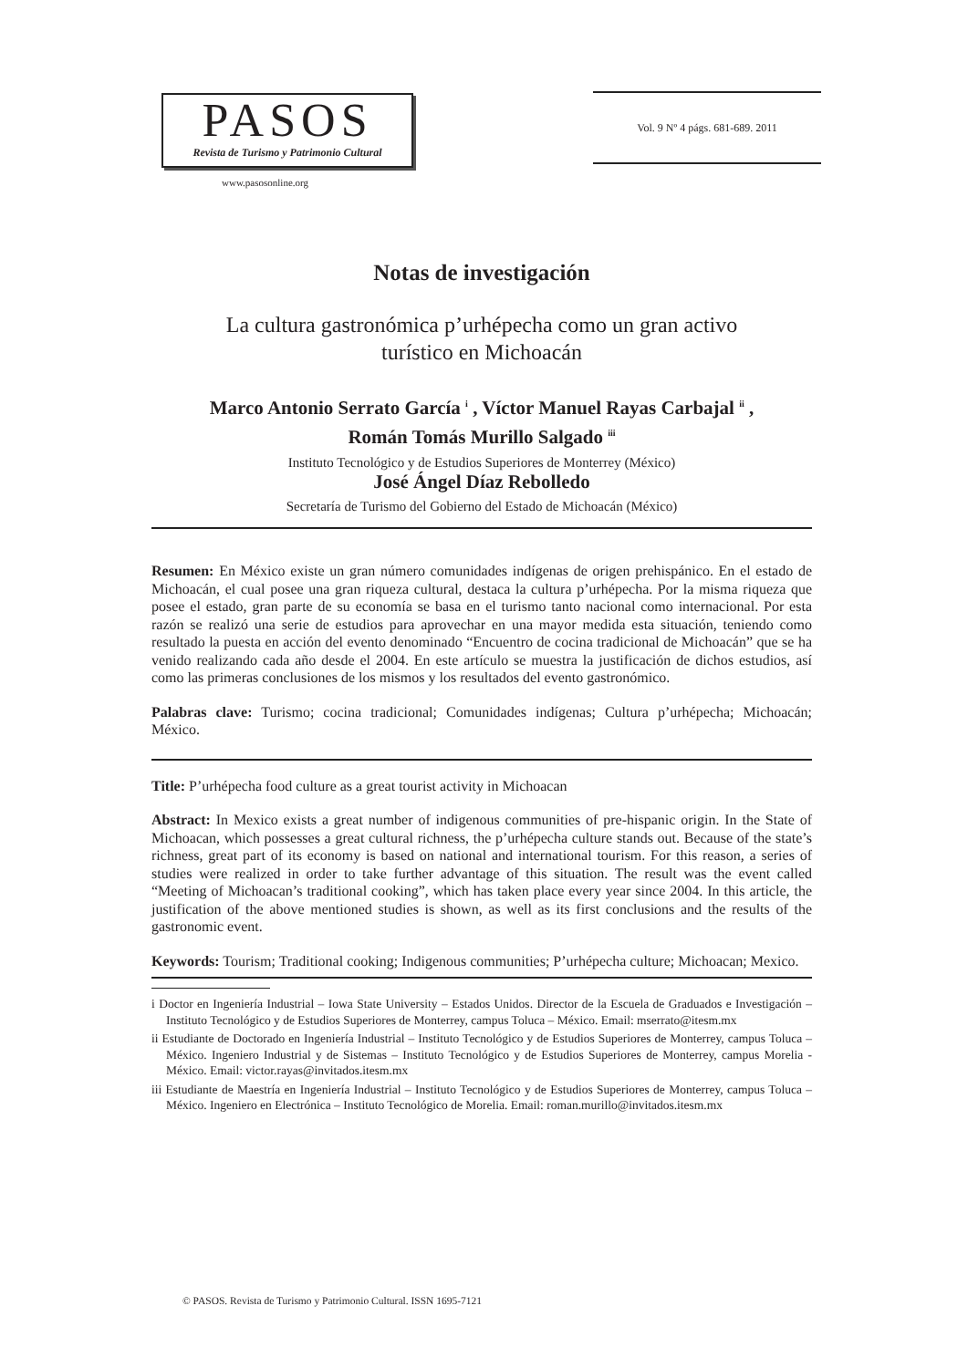PASOS
Revista de Turismo y Patrimonio Cultural
www.pasosonline.org
Vol. 9 Nº 4 págs. 681-689. 2011
Notas de investigación
La cultura gastronómica p’urhépecha como un gran activo
turístico en Michoacán
Marco Antonio Serrato García <sup>i</sup> , Víctor Manuel Rayas Carbajal <sup>ii</sup> ,
Román Tomás Murillo Salgado <sup>iii</sup>
Instituto Tecnológico y de Estudios Superiores de Monterrey (México)
José Ángel Díaz Rebolledo
Secretaría de Turismo del Gobierno del Estado de Michoacán (México)
Resumen: En México existe un gran número comunidades indígenas de origen prehispánico. En el estado de Michoacán, el cual posee una gran riqueza cultural, destaca la cultura p’urhépecha. Por la misma riqueza que posee el estado, gran parte de su economía se basa en el turismo tanto nacional como internacional. Por esta razón se realizó una serie de estudios para aprovechar en una mayor medida esta situación, teniendo como resultado la puesta en acción del evento denominado “Encuentro de cocina tradicional de Michoacán” que se ha venido realizando cada año desde el 2004. En este artículo se muestra la justificación de dichos estudios, así como las primeras conclusiones de los mismos y los resultados del evento gastronómico.
Palabras clave: Turismo; cocina tradicional; Comunidades indígenas; Cultura p’urhépecha; Michoacán; México.
Title: P’urhépecha food culture as a great tourist activity in Michoacan
Abstract: In Mexico exists a great number of indigenous communities of pre-hispanic origin. In the State of Michoacan, which possesses a great cultural richness, the p’urhépecha culture stands out. Because of the state’s richness, great part of its economy is based on national and international tourism. For this reason, a series of studies were realized in order to take further advantage of this situation. The result was the event called “Meeting of Michoacan’s traditional cooking”, which has taken place every year since 2004. In this article, the justification of the above mentioned studies is shown, as well as its first conclusions and the results of the gastronomic event.
Keywords: Tourism; Traditional cooking; Indigenous communities; P’urhépecha culture; Michoacan; Mexico.
i Doctor en Ingeniería Industrial – Iowa State University – Estados Unidos. Director de la Escuela de Graduados e Investigación – Instituto Tecnológico y de Estudios Superiores de Monterrey, campus Toluca – México. Email: mserrato@itesm.mx
ii Estudiante de Doctorado en Ingeniería Industrial – Instituto Tecnológico y de Estudios Superiores de Monterrey, campus Toluca – México. Ingeniero Industrial y de Sistemas – Instituto Tecnológico y de Estudios Superiores de Monterrey, campus Morelia - México. Email: victor.rayas@invitados.itesm.mx
iii Estudiante de Maestría en Ingeniería Industrial – Instituto Tecnológico y de Estudios Superiores de Monterrey, campus Toluca – México. Ingeniero en Electrónica – Instituto Tecnológico de Morelia. Email: roman.murillo@invitados.itesm.mx
© PASOS. Revista de Turismo y Patrimonio Cultural. ISSN 1695-7121